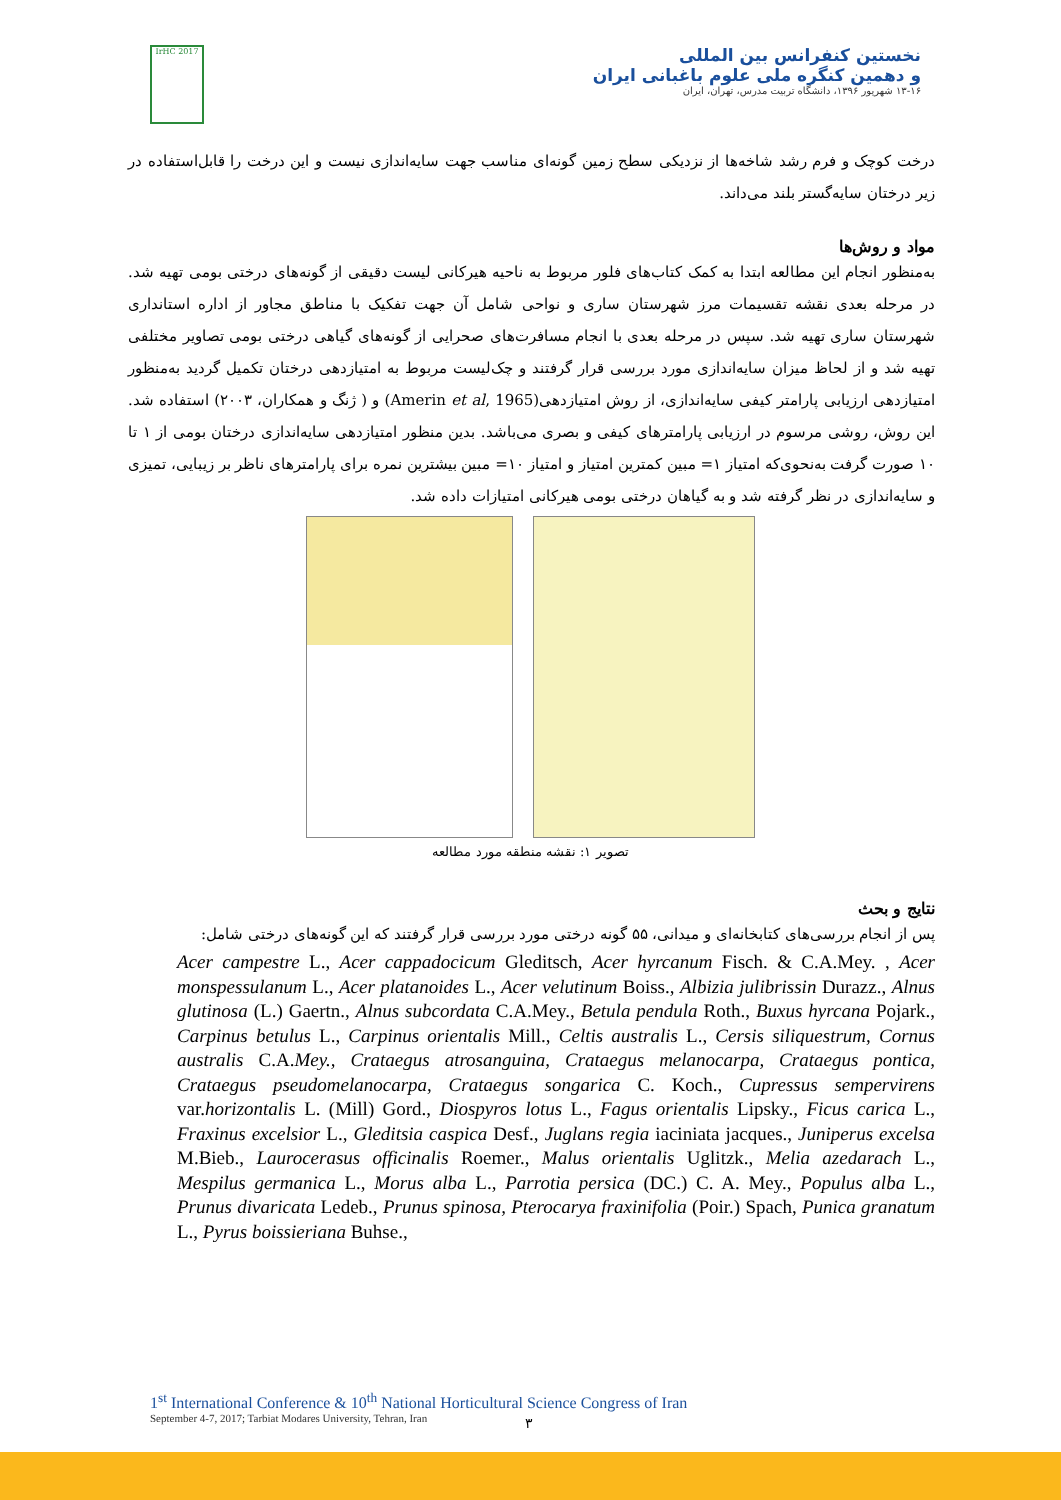IrHC 2017
نخستین کنفرانس بین المللی
و دهمین کنگره ملی علوم باغبانی ایران
۱۳-۱۶ شهریور ۱۳۹۶، دانشگاه تربیت مدرس، تهران، ایران
درخت کوچک و فرم رشد شاخه‌ها از نزدیکی سطح زمین گونه‌ای مناسب جهت سایه‌اندازی نیست و این درخت را قابل‌استفاده در زیر درختان سایه‌گستر بلند می‌داند.
مواد و روش‌ها
به‌منظور انجام این مطالعه ابتدا به کمک کتاب‌های فلور مربوط به ناحیه هیرکانی لیست دقیقی از گونه‌های درختی بومی تهیه شد. در مرحله بعدی نقشه تقسیمات مرز شهرستان ساری و نواحی شامل آن جهت تفکیک با مناطق مجاور از اداره استانداری شهرستان ساری تهیه شد. سپس در مرحله بعدی با انجام مسافرت‌های صحرایی از گونه‌های گیاهی درختی بومی تصاویر مختلفی تهیه شد و از لحاظ میزان سایه‌اندازی مورد بررسی قرار گرفتند و چک‌لیست مربوط به امتیازدهی درختان تکمیل گردید به‌منظور امتیازدهی ارزیابی پارامتر کیفی سایه‌اندازی، از روش امتیازدهی(Amerin et al, 1965) و ( ژنگ و همکاران، ۲۰۰۳) استفاده شد. این روش، روشی مرسوم در ارزیابی پارامترهای کیفی و بصری می‌باشد. بدین منظور امتیازدهی سایه‌اندازی درختان بومی از ۱ تا ۱۰ صورت گرفت به‌نحوی‌که امتیاز ۱= مبین کمترین امتیاز و امتیاز ۱۰= مبین بیشترین نمره برای پارامترهای ناظر بر زیبایی، تمیزی و سایه‌اندازی در نظر گرفته شد و به گیاهان درختی بومی هیرکانی امتیازات داده شد.
تصویر ۱: نقشه منطقه مورد مطالعه
نتایج و بحث
پس از انجام بررسی‌های کتابخانه‌ای و میدانی، ۵۵ گونه درختی مورد بررسی قرار گرفتند که این گونه‌های درختی شامل:
Acer campestre L., Acer cappadocicum Gleditsch, Acer hyrcanum Fisch. & C.A.Mey. , Acer monspessulanum L., Acer platanoides L., Acer velutinum Boiss., Albizia julibrissin Durazz., Alnus glutinosa (L.) Gaertn., Alnus subcordata C.A.Mey., Betula pendula Roth., Buxus hyrcana Pojark., Carpinus betulus L., Carpinus orientalis Mill., Celtis australis L., Cersis siliquestrum, Cornus australis C.A.Mey., Crataegus atrosanguina, Crataegus melanocarpa, Crataegus pontica, Crataegus pseudomelanocarpa, Crataegus songarica C. Koch., Cupressus sempervirens var.horizontalis L. (Mill) Gord., Diospyros lotus L., Fagus orientalis Lipsky., Ficus carica L., Fraxinus excelsior L., Gleditsia caspica Desf., Juglans regia iaciniata jacques., Juniperus excelsa M.Bieb., Laurocerasus officinalis Roemer., Malus orientalis Uglitzk., Melia azedarach L., Mespilus germanica L., Morus alba L., Parrotia persica (DC.) C. A. Mey., Populus alba L., Prunus divaricata Ledeb., Prunus spinosa, Pterocarya fraxinifolia (Poir.) Spach, Punica granatum L., Pyrus boissieriana Buhse.,
1<sup>st</sup> International Conference & 10<sup>th</sup> National Horticultural Science Congress of Iran
September 4-7, 2017; Tarbiat Modares University, Tehran, Iran
۳